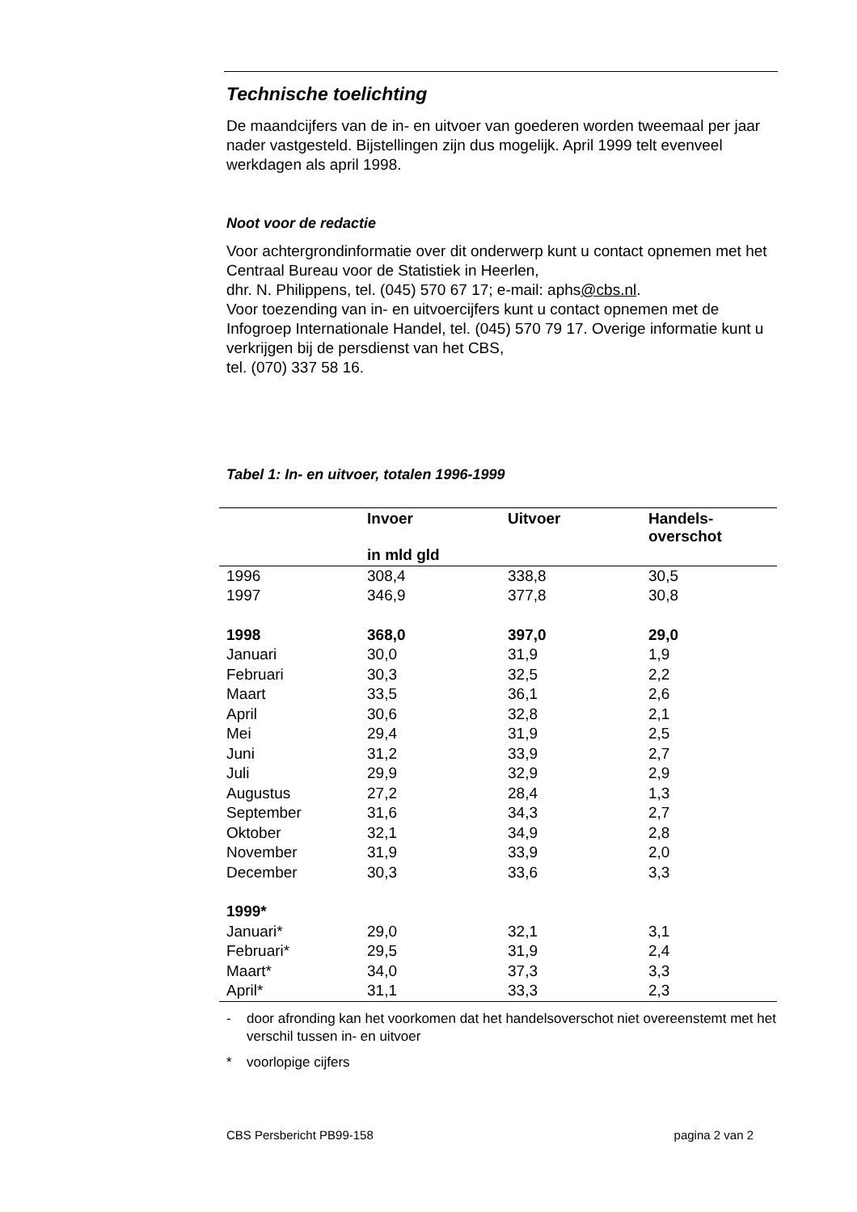Technische toelichting
De maandcijfers van de in- en uitvoer van goederen worden tweemaal per jaar nader vastgesteld. Bijstellingen zijn dus mogelijk. April 1999 telt evenveel werkdagen als april 1998.
Noot voor de redactie
Voor achtergrondinformatie over dit onderwerp kunt u contact opnemen met het Centraal Bureau voor de Statistiek in Heerlen,
dhr. N. Philippens, tel. (045) 570 67 17; e-mail: aphs@cbs.nl.
Voor toezending van in- en uitvoercijfers kunt u contact opnemen met de Infogroep Internationale Handel, tel. (045) 570 79 17. Overige informatie kunt u verkrijgen bij de persdienst van het CBS,
tel. (070) 337 58 16.
Tabel 1: In- en uitvoer, totalen 1996-1999
| | Invoer | Uitvoer | Handels- overschot |
| --- | --- | --- | --- |
| | in mld gld | | |
| 1996 | 308,4 | 338,8 | 30,5 |
| 1997 | 346,9 | 377,8 | 30,8 |
| 1998 | 368,0 | 397,0 | 29,0 |
| Januari | 30,0 | 31,9 | 1,9 |
| Februari | 30,3 | 32,5 | 2,2 |
| Maart | 33,5 | 36,1 | 2,6 |
| April | 30,6 | 32,8 | 2,1 |
| Mei | 29,4 | 31,9 | 2,5 |
| Juni | 31,2 | 33,9 | 2,7 |
| Juli | 29,9 | 32,9 | 2,9 |
| Augustus | 27,2 | 28,4 | 1,3 |
| September | 31,6 | 34,3 | 2,7 |
| Oktober | 32,1 | 34,9 | 2,8 |
| November | 31,9 | 33,9 | 2,0 |
| December | 30,3 | 33,6 | 3,3 |
| 1999* | | | |
| Januari* | 29,0 | 32,1 | 3,1 |
| Februari* | 29,5 | 31,9 | 2,4 |
| Maart* | 34,0 | 37,3 | 3,3 |
| April* | 31,1 | 33,3 | 2,3 |
- door afronding kan het voorkomen dat het handelsoverschot niet overeenstemt met het verschil tussen in- en uitvoer
* voorlopige cijfers
CBS Persbericht PB99-158 pagina 2 van 2